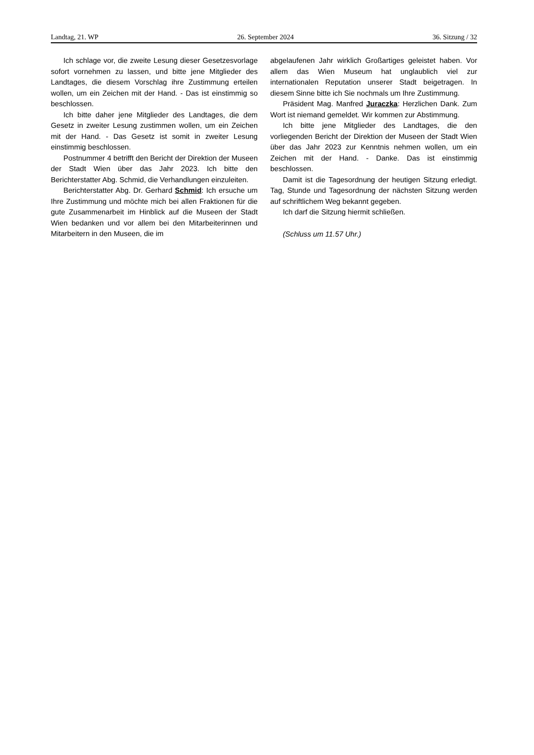Landtag, 21. WP 26. September 2024 36. Sitzung / 32
Ich schlage vor, die zweite Lesung dieser Gesetzesvorlage sofort vornehmen zu lassen, und bitte jene Mitglieder des Landtages, die diesem Vorschlag ihre Zustimmung erteilen wollen, um ein Zeichen mit der Hand. - Das ist einstimmig so beschlossen.
Ich bitte daher jene Mitglieder des Landtages, die dem Gesetz in zweiter Lesung zustimmen wollen, um ein Zeichen mit der Hand. - Das Gesetz ist somit in zweiter Lesung einstimmig beschlossen.
Postnummer 4 betrifft den Bericht der Direktion der Museen der Stadt Wien über das Jahr 2023. Ich bitte den Berichterstatter Abg. Schmid, die Verhandlungen einzuleiten.
Berichterstatter Abg. Dr. Gerhard Schmid: Ich ersuche um Ihre Zustimmung und möchte mich bei allen Fraktionen für die gute Zusammenarbeit im Hinblick auf die Museen der Stadt Wien bedanken und vor allem bei den Mitarbeiterinnen und Mitarbeitern in den Museen, die im
abgelaufenen Jahr wirklich Großartiges geleistet haben. Vor allem das Wien Museum hat unglaublich viel zur internationalen Reputation unserer Stadt beigetragen. In diesem Sinne bitte ich Sie nochmals um Ihre Zustimmung.
Präsident Mag. Manfred Juraczka: Herzlichen Dank. Zum Wort ist niemand gemeldet. Wir kommen zur Abstimmung.
Ich bitte jene Mitglieder des Landtages, die den vorliegenden Bericht der Direktion der Museen der Stadt Wien über das Jahr 2023 zur Kenntnis nehmen wollen, um ein Zeichen mit der Hand. - Danke. Das ist einstimmig beschlossen.
Damit ist die Tagesordnung der heutigen Sitzung erledigt. Tag, Stunde und Tagesordnung der nächsten Sitzung werden auf schriftlichem Weg bekannt gegeben.
Ich darf die Sitzung hiermit schließen.
(Schluss um 11.57 Uhr.)